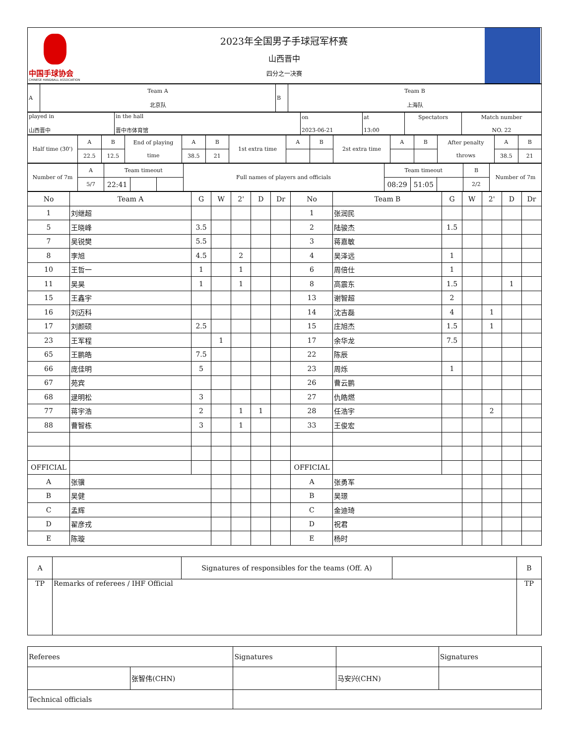| 中国手球协会 CHINESE HANDBALL ASSOCIATION | 2023年全国男子手球冠军杯赛 山西晋中 四分之一决赛 | |
| A | Team A 北京队 | B | Team B 上海队 |
| played in 山西晋中 | in the hall 晋中市体育馆 | on 2023-06-21 | at 13:00 | Spectators | Match number NO. 22 |
| Half time (30') | A | B | End of playing time | A | B | 1st extra time | A | B | 2st extra time | A | B | After penalty throws | A | B |
| | 22.5 | 12.5 | | 38.5 | 21 | | | | | | | | 38.5 | 21 |
| Number of 7m | A | Team timeout | | | Full names of players and officials | Team timeout | | | B | Number of 7m |
| | 5/7 | 22:41 | | | | 08:29 | 51:05 | | 2/2 | |
| No | Team A | G | W | 2' | D | Dr | No | Team B | G | W | 2' | D | Dr |
| --- | --- | --- | --- | --- | --- | --- | --- | --- | --- | --- | --- | --- | --- |
| 1 | 刘继超 | | | | | | 1 | 张润民 | | | | | |
| 5 | 王晓峰 | 3.5 | | | | | 2 | 陆骏杰 | 1.5 | | | | |
| 7 | 吴锐樊 | 5.5 | | | | | 3 | 蒋嘉敏 | | | | | |
| 8 | 李旭 | 4.5 | | 2 | | | 4 | 吴泽远 | 1 | | | | |
| 10 | 王哲一 | 1 | | 1 | | | 6 | 周倍仕 | 1 | | | | |
| 11 | 吴昊 | 1 | | 1 | | | 8 | 高震东 | 1.5 | | | 1 | |
| 15 | 王鑫宇 | | | | | | 13 | 谢智超 | 2 | | | | |
| 16 | 刘迈科 | | | | | | 14 | 沈吉磊 | 4 | | 1 | | |
| 17 | 刘颜硕 | 2.5 | | | | | 15 | 庄旭杰 | 1.5 | | 1 | | |
| 23 | 王军程 | | 1 | | | | 17 | 余华龙 | 7.5 | | | | |
| 65 | 王鹏皓 | 7.5 | | | | | 22 | 陈辰 | | | | | |
| 66 | 庞佳明 | 5 | | | | | 23 | 周烁 | 1 | | | | |
| 67 | 苑宾 | | | | | | 26 | 曹云鹏 | | | | | |
| 68 | 逯明松 | 3 | | | | | 27 | 仇皓燃 | | | | | |
| 77 | 蒋宇浩 | 2 | | 1 | 1 | | 28 | 任浩宇 | | | 2 | | |
| 88 | 曹智栋 | 3 | | 1 | | | 33 | 王俊宏 | | | | | |
| OFFICIAL | | | | | | | OFFICIAL | | | | | | |
| A | 张骥 | | | | | | A | 张勇军 | | | | | |
| B | 吴健 | | | | | | B | 吴璟 | | | | | |
| C | 孟辉 | | | | | | C | 金迪琦 | | | | | |
| D | 翟彦戎 | | | | | | D | 祝君 | | | | | |
| E | 陈璇 | | | | | | E | 杨时 | | | | | |
| A | | Signatures of responsibles for the teams (Off. A) | | B |
| TP | Remarks of referees / IHF Official | | | TP |
| Referees | | Signatures | | Signatures |
| | 张智伟(CHN) | | 马安兴(CHN) | |
| Technical officials | | | | |